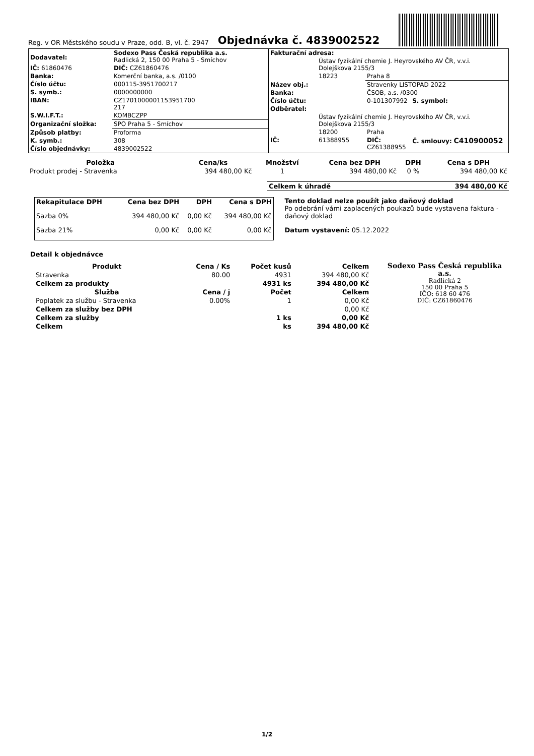Reg. v OR Městského soudu v Praze, odd. B, vl. č. 2947 Objednávka č. 4839002522
| Dodavatel: | Sodexo Pass Česká republika a.s. Radlická 2, 150 00 Praha 5 - Smíchov |
| IČ: 61860476 | DIČ: CZ61860476 |
| Banka: | Komerční banka, a.s. /0100 |
| Číslo účtu: | 000115-3951700217 |
| S. symb.: | 0000000000 |
| IBAN: | CZ1701000001153951700 217 |
| S.W.I.F.T.: | KOMBCZPP |
| Organizační složka: | SPO Praha 5 - Smíchov |
| Způsob platby: | Proforma |
| K. symb.: | 308 |
| Číslo objednávky: | 4839002522 |
| Fakturační adresa: | | | |
| --- | --- | --- | --- |
| | Ústav fyzikální chemie J. Heyrovského AV ČR, v.v.i. Dolejškova 2155/3 | | |
| | 18223 | Praha 8 | |
| Název obj.: | | Stravenky LISTOPAD 2022 | |
| Banka: | | ČSOB, a.s. /0300 | |
| Číslo účtu: | | 0-101307992 | S. symbol: |
| Odběratel: | | | |
| | Ústav fyzikální chemie J. Heyrovského AV ČR, v.v.i. Dolejškova 2155/3 | | |
| | 18200 | Praha | |
| IČ: | 61388955 | DIČ: CZ61388955 | Č. smlouvy: C410900052 |
| Položka | Cena/ks | Množství | Cena bez DPH | DPH | Cena s DPH |
| --- | --- | --- | --- | --- | --- |
| Produkt prodej - Stravenka | 394 480,00 Kč | 1 | 394 480,00 Kč | 0 % | 394 480,00 Kč |
| Celkem k úhradě | 394 480,00 Kč |
| --- | --- |
| Rekapitulace DPH | Cena bez DPH | DPH | Cena s DPH |
| --- | --- | --- | --- |
| Sazba 0% | 394 480,00 Kč | 0,00 Kč | 394 480,00 Kč |
| Sazba 21% | 0,00 Kč | 0,00 Kč | 0,00 Kč |
Tento doklad nelze použít jako daňový doklad
Po odebrání vámi zaplacených poukazů bude vystavena faktura - daňový doklad
Datum vystavení: 05.12.2022
Detail k objednávce
| Produkt | Cena / Ks | Počet kusů | Celkem |
| --- | --- | --- | --- |
| Stravenka | 80.00 | 4931 | 394 480,00 Kč |
| Celkem za produkty | | 4931 ks | 394 480,00 Kč |
| Služba | Cena / j | Počet | Celkem |
| Poplatek za službu - Stravenka | 0.00% | 1 | 0,00 Kč |
| Celkem za služby bez DPH | | | 0,00 Kč |
| Celkem za služby | | 1 ks | 0,00 Kč |
| Celkem | | ks | 394 480,00 Kč |
Sodexo Pass Česká republika a.s.
Radlická 2
150 00 Praha 5
IČO: 618 60 476
DIČ: CZ61860476
1/2